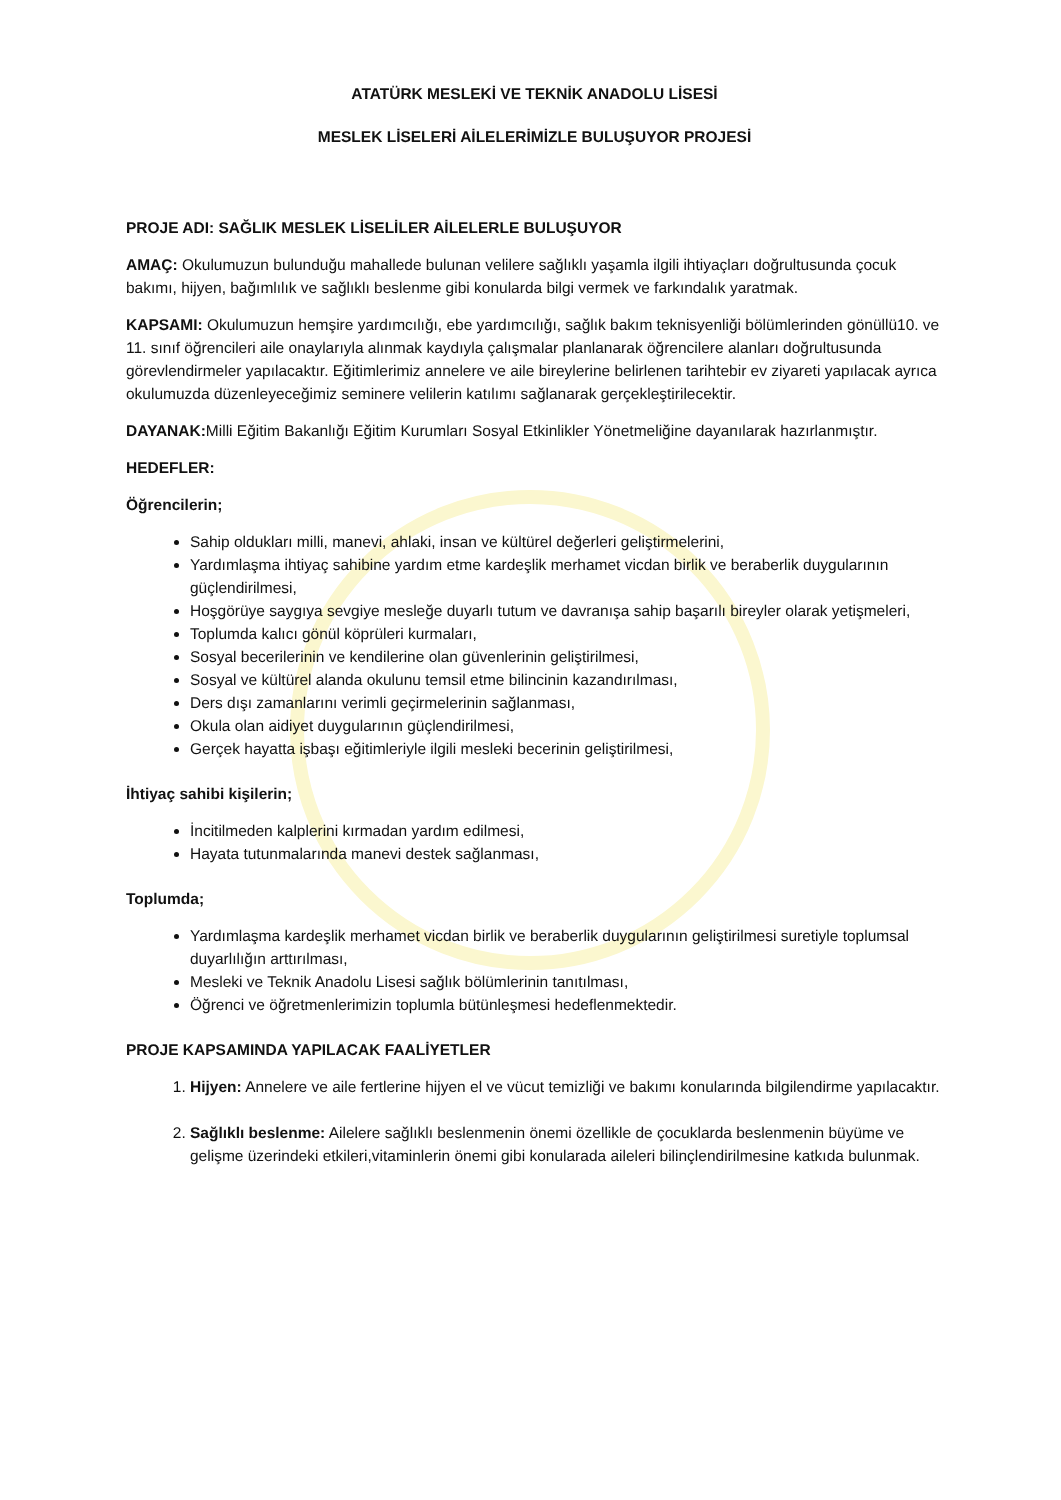ATATÜRK MESLEKİ VE TEKNİK ANADOLU LİSESİ
MESLEK LİSELERİ AİLELERİMİZLE BULUŞUYOR PROJESİ
PROJE ADI: SAĞLIK MESLEK LİSELİLER AİLELERLE BULUŞUYOR
AMAÇ: Okulumuzun bulunduğu mahallede bulunan velilere sağlıklı yaşamla ilgili ihtiyaçları doğrultusunda çocuk bakımı, hijyen, bağımlılık ve sağlıklı beslenme gibi konularda bilgi vermek ve farkındalık yaratmak.
KAPSAMI: Okulumuzun hemşire yardımcılığı, ebe yardımcılığı, sağlık bakım teknisyenliği bölümlerinden gönüllü10. ve 11. sınıf öğrencileri aile onaylarıyla alınmak kaydıyla çalışmalar planlanarak öğrencilere alanları doğrultusunda görevlendirmeler yapılacaktır. Eğitimlerimiz annelere ve aile bireylerine belirlenen tarihtebir ev ziyareti yapılacak ayrıca okulumuzda düzenleyeceğimiz seminere velilerin katılımı sağlanarak gerçekleştirilecektir.
DAYANAK: Milli Eğitim Bakanlığı Eğitim Kurumları Sosyal Etkinlikler Yönetmeliğine dayanılarak hazırlanmıştır.
HEDEFLER:
Öğrencilerin;
Sahip oldukları milli, manevi, ahlaki, insan ve kültürel değerleri geliştirmelerini,
Yardımlaşma ihtiyaç sahibine yardım etme kardeşlik merhamet vicdan birlik ve beraberlik duygularının güçlendirilmesi,
Hoşgörüye saygıya sevgiye mesleğe duyarlı tutum ve davranışa sahip başarılı bireyler olarak yetişmeleri,
Toplumda kalıcı gönül köprüleri kurmaları,
Sosyal becerilerinin ve kendilerine olan güvenlerinin geliştirilmesi,
Sosyal ve kültürel alanda okulunu temsil etme bilincinin kazandırılması,
Ders dışı zamanlarını verimli geçirmelerinin sağlanması,
Okula olan aidiyet duygularının güçlendirilmesi,
Gerçek hayatta işbaşı eğitimleriyle ilgili mesleki becerinin geliştirilmesi,
İhtiyaç sahibi kişilerin;
İncitilmeden kalplerini kırmadan yardım edilmesi,
Hayata tutunmalarında manevi destek sağlanması,
Toplumda;
Yardımlaşma kardeşlik merhamet vicdan birlik ve beraberlik duygularının geliştirilmesi suretiyle toplumsal duyarlılığın arttırılması,
Mesleki ve Teknik Anadolu Lisesi sağlık bölümlerinin tanıtılması,
Öğrenci ve öğretmenlerimizin toplumla bütünleşmesi hedeflenmektedir.
PROJE KAPSAMINDA YAPILACAK FAALİYETLER
1. Hijyen: Annelere ve aile fertlerine hijyen el ve vücut temizliği ve bakımı konularında bilgilendirme yapılacaktır.
2. Sağlıklı beslenme: Ailelere sağlıklı beslenmenin önemi özellikle de çocuklarda beslenmenin büyüme ve gelişme üzerindeki etkileri,vitaminlerin önemi gibi konularada aileleri bilinçlendirilmesine katkıda bulunmak.